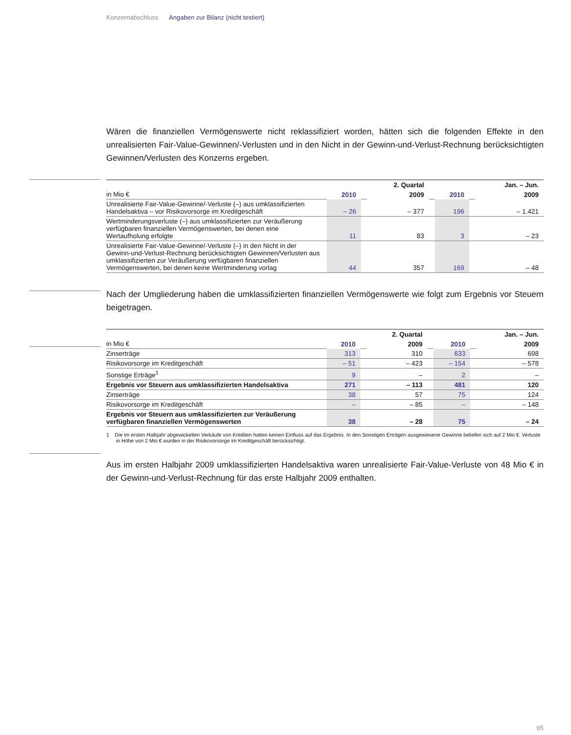Konzernabschluss Angaben zur Bilanz (nicht testiert)
Wären die finanziellen Vermögenswerte nicht reklassifiziert worden, hätten sich die folgenden Effekte in den unrealisierten Fair-Value-Gewinnen/-Verlusten und in den Nicht in der Gewinn-und-Verlust-Rechnung berücksichtigten Gewinnen/Verlusten des Konzerns ergeben.
| | | | 2. Quartal | | | | Jan. – Jun. |
| --- | --- | --- | --- | --- | --- | --- | --- |
| in Mio € | 2010 | | 2009 | | 2010 | | 2009 |
| Unrealisierte Fair-Value-Gewinne/-Verluste (–) aus umklassifizierten Handelsaktiva – vor Risikovorsorge im Kreditgeschäft | – 26 | | – 377 | | 196 | | – 1.421 |
| Wertminderungsverluste (–) aus umklassifizierten zur Veräußerung verfügbaren finanziellen Vermögenswerten, bei denen eine Wertaufholung erfolgte | 11 | | 83 | | 3 | | – 23 |
| Unrealisierte Fair-Value-Gewinne/-Verluste (–) in den Nicht in der Gewinn-und-Verlust-Rechnung berücksichtigten Gewinnen/Verlusten aus umklassifizierten zur Veräußerung verfügbaren finanziellen Vermögenswerten, bei denen keine Wertminderung vorlag | 44 | | 357 | | 169 | | – 48 |
Nach der Umgliederung haben die umklassifizierten finanziellen Vermögenswerte wie folgt zum Ergebnis vor Steuern beigetragen.
| | | | 2. Quartal | | | | Jan. – Jun. |
| --- | --- | --- | --- | --- | --- | --- | --- |
| in Mio € | 2010 | | 2009 | | 2010 | | 2009 |
| Zinserträge | 313 | | 310 | | 633 | | 698 |
| Risikovorsorge im Kreditgeschäft | – 51 | | – 423 | | – 154 | | – 578 |
| Sonstige Erträge<sup>1</sup> | 9 | | – | | 2 | | – |
| Ergebnis vor Steuern aus umklassifizierten Handelsaktiva | 271 | | – 113 | | 481 | | 120 |
| Zinserträge | 38 | | 57 | | 75 | | 124 |
| Risikovorsorge im Kreditgeschäft | – | | – 85 | | – | | – 148 |
| Ergebnis vor Steuern aus umklassifizierten zur Veräußerung verfügbaren finanziellen Vermögenswerten | 38 | | – 28 | | 75 | | – 24 |
1 Die im ersten Halbjahr abgewickelten Verkäufe von Krediten hatten keinen Einfluss auf das Ergebnis. In den Sonstigen Erträgen ausgewiesene Gewinne beliefen sich auf 2 Mio €. Verluste in Höhe von 2 Mio € wurden in der Risikovorsorge im Kreditgeschäft berücksichtigt.
Aus im ersten Halbjahr 2009 umklassifizierten Handelsaktiva waren unrealisierte Fair-Value-Verluste von 48 Mio € in der Gewinn-und-Verlust-Rechnung für das erste Halbjahr 2009 enthalten.
65